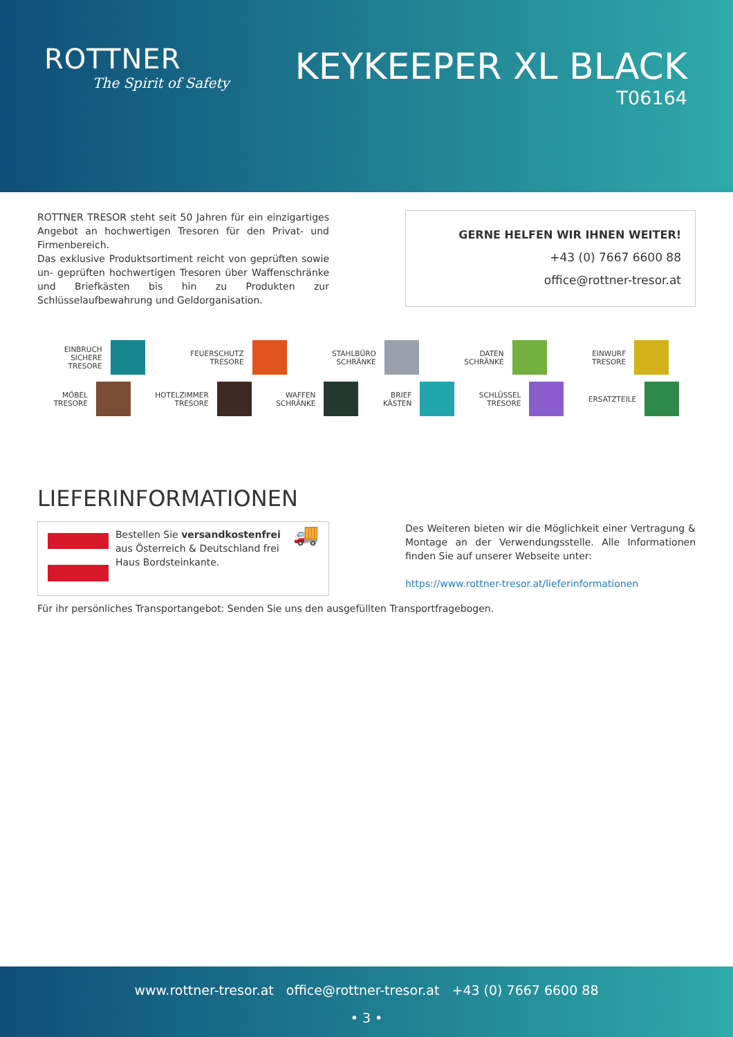ROTTNER
The Spirit of Safety
KEYKEEPER XL BLACK
T06164
ROTTNER TRESOR steht seit 50 Jahren für ein einzigartiges Angebot an hochwertigen Tresoren für den Privat- und Firmenbereich.
Das exklusive Produktsortiment reicht von geprüften sowie un- geprüften hochwertigen Tresoren über Waffenschränke und Briefkästen bis hin zu Produkten zur Schlüsselaufbewahrung und Geldorganisation.
GERNE HELFEN WIR IHNEN WEITER!
+43 (0) 7667 6600 88
office@rottner-tresor.at
EINBRUCH
SICHERE
TRESORE
FEUERSCHUTZ
TRESORE
STAHLBÜRO
SCHRÄNKE
DATEN
SCHRÄNKE
EINWURF
TRESORE
MÖBEL
TRESORE
HOTELZIMMER
TRESORE
WAFFEN
SCHRÄNKE
BRIEF
KÄSTEN
SCHLÜSSEL
TRESORE
ERSATZTEILE
LIEFERINFORMATIONEN
Bestellen Sie versandkostenfrei aus Österreich & Deutschland frei Haus Bordsteinkante.
🚚
Des Weiteren bieten wir die Möglichkeit einer Vertragung & Montage an der Verwendungsstelle. Alle Informationen finden Sie auf unserer Webseite unter:
https://www.rottner-tresor.at/lieferinformationen
Für ihr persönliches Transportangebot: Senden Sie uns den ausgefüllten Transportfragebogen.
www.rottner-tresor.at office@rottner-tresor.at +43 (0) 7667 6600 88
• 3 •